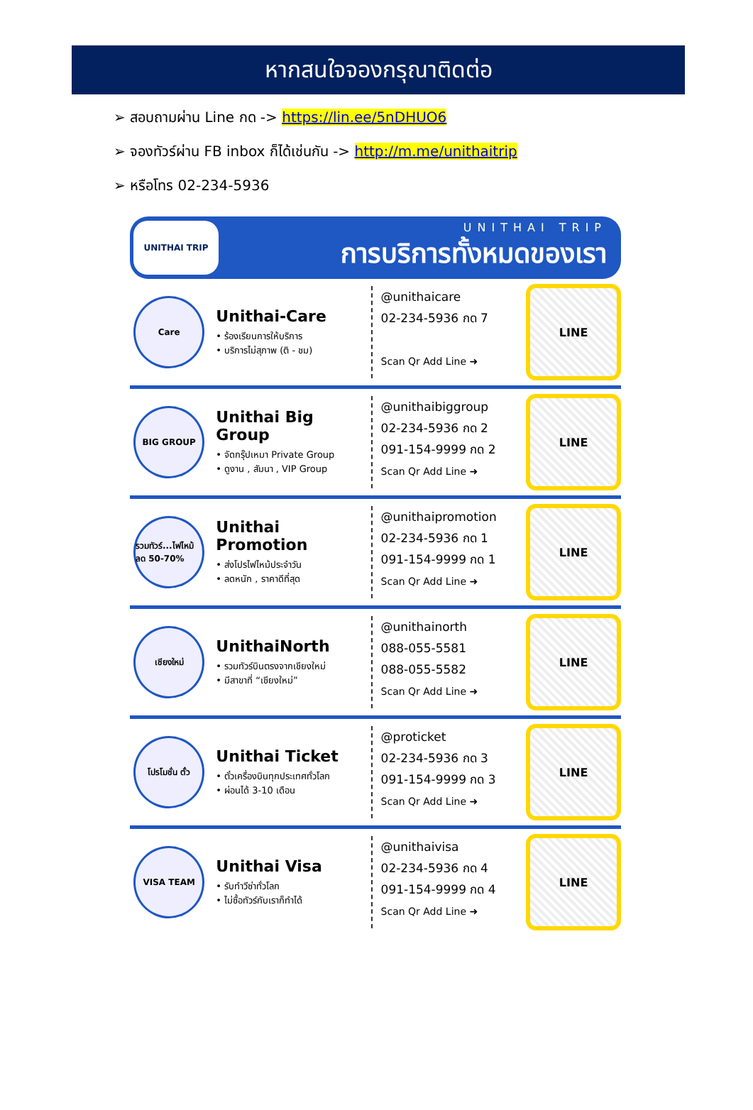หากสนใจจองกรุณาติดต่อ
➢ สอบถามผ่าน Line กด -> https://lin.ee/5nDHUO6
➢ จองทัวร์ผ่าน FB inbox ก็ได้เช่นกัน -> http://m.me/unithaitrip
➢ หรือโทร 02-234-5936
UNITHAI TRIP
UNITHAI TRIP
การบริการทั้งหมดของเรา
Care
Unithai-Care
• ร้องเรียนการให้บริการ
• บริการไม่สุภาพ (ติ - ชม)
@unithaicare
02-234-5936 กด 7
Scan Qr Add Line ➜
LINE
BIG GROUP
Unithai Big Group
• จัดกรุ๊ปเหมา Private Group
• ดูงาน , สัมนา , VIP Group
@unithaibiggroup
02-234-5936 กด 2
091-154-9999 กด 2
Scan Qr Add Line ➜
LINE
รวมทัวร์...ไฟไหม้ ลด 50-70%
Unithai Promotion
• ส่งโปรไฟไหม้ประจำวัน
• ลดหนัก , ราคาดีที่สุด
@unithaipromotion
02-234-5936 กด 1
091-154-9999 กด 1
Scan Qr Add Line ➜
LINE
เชียงใหม่
UnithaiNorth
• รวมทัวร์บินตรงจากเชียงใหม่
• มีสาขาที่ “เชียงใหม่”
@unithainorth
088-055-5581
088-055-5582
Scan Qr Add Line ➜
LINE
โปรโมชั่น ตั๋ว
Unithai Ticket
• ตั๋วเครื่องบินทุกประเทศทั่วโลก
• ผ่อนได้ 3-10 เดือน
@proticket
02-234-5936 กด 3
091-154-9999 กด 3
Scan Qr Add Line ➜
LINE
VISA TEAM
Unithai Visa
• รับทำวีซ่าทั่วโลก
• ไม่ซื้อทัวร์กับเราก็ทำได้
@unithaivisa
02-234-5936 กด 4
091-154-9999 กด 4
Scan Qr Add Line ➜
LINE